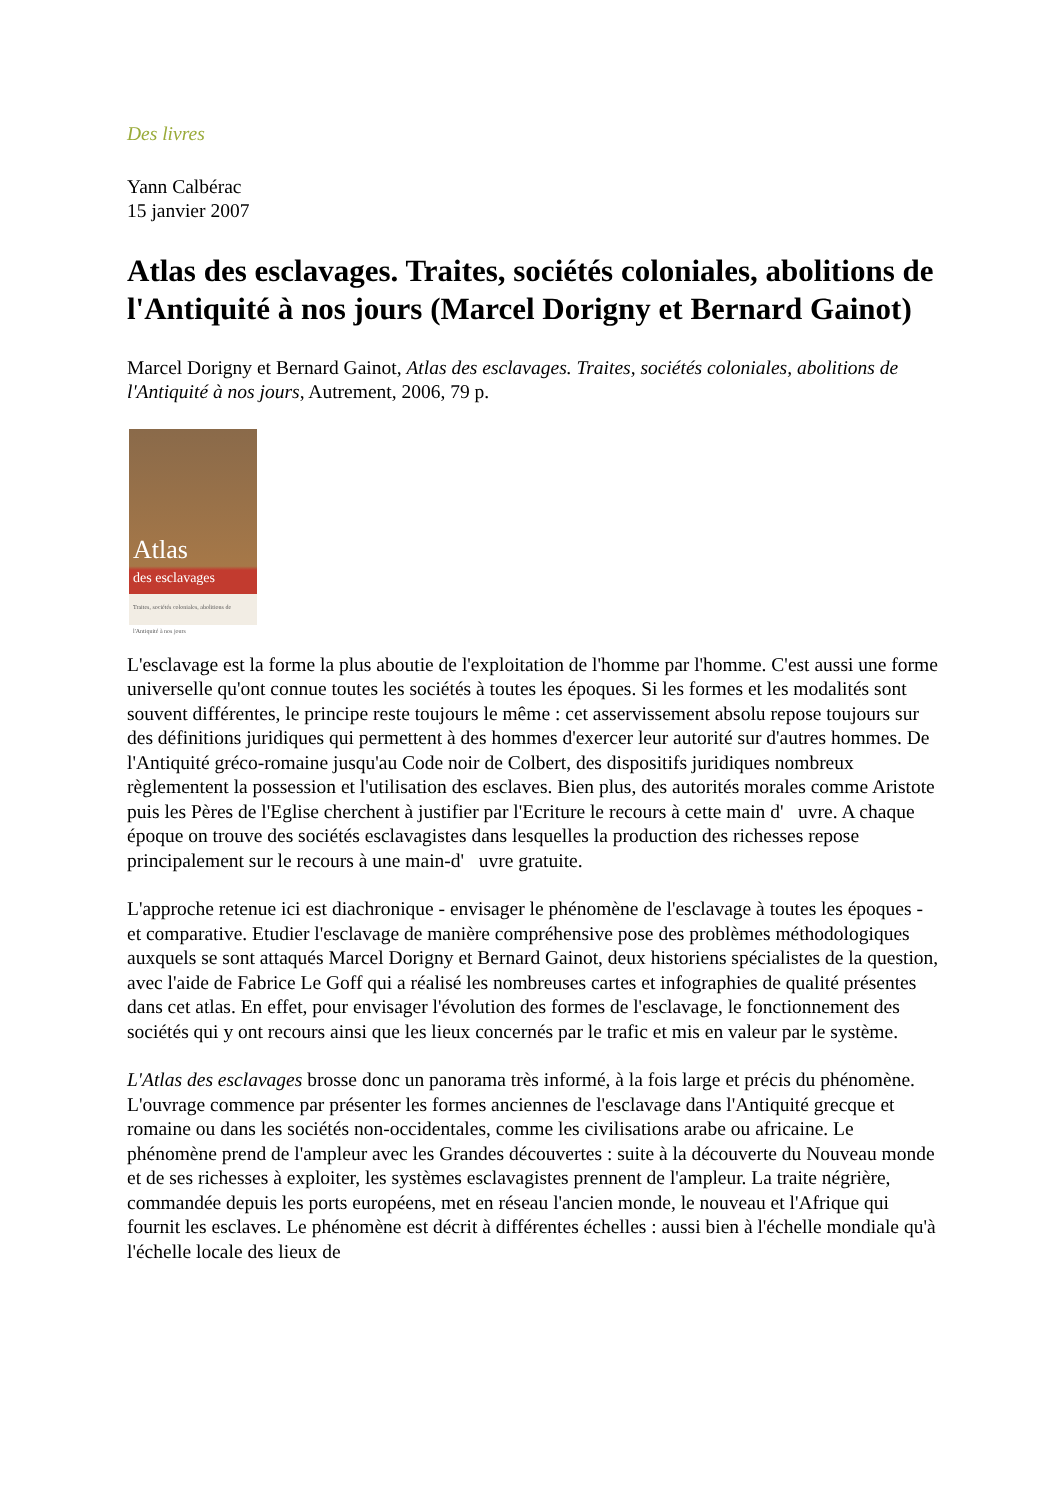Des livres
Yann Calbérac
15 janvier 2007
Atlas des esclavages. Traites, sociétés coloniales, abolitions de l'Antiquité à nos jours (Marcel Dorigny et Bernard Gainot)
Marcel Dorigny et Bernard Gainot, Atlas des esclavages. Traites, sociétés coloniales, abolitions de l'Antiquité à nos jours, Autrement, 2006, 79 p.
Atlas
des esclavages
Traites, sociétés coloniales, abolitions de l'Antiquité à nos jours
L'esclavage est la forme la plus aboutie de l'exploitation de l'homme par l'homme. C'est aussi une forme universelle qu'ont connue toutes les sociétés à toutes les époques. Si les formes et les modalités sont souvent différentes, le principe reste toujours le même : cet asservissement absolu repose toujours sur des définitions juridiques qui permettent à des hommes d'exercer leur autorité sur d'autres hommes. De l'Antiquité gréco-romaine jusqu'au Code noir de Colbert, des dispositifs juridiques nombreux règlementent la possession et l'utilisation des esclaves. Bien plus, des autorités morales comme Aristote puis les Pères de l'Eglise cherchent à justifier par l'Ecriture le recours à cette main d' uvre. A chaque époque on trouve des sociétés esclavagistes dans lesquelles la production des richesses repose principalement sur le recours à une main-d' uvre gratuite.
L'approche retenue ici est diachronique - envisager le phénomène de l'esclavage à toutes les époques - et comparative. Etudier l'esclavage de manière compréhensive pose des problèmes méthodologiques auxquels se sont attaqués Marcel Dorigny et Bernard Gainot, deux historiens spécialistes de la question, avec l'aide de Fabrice Le Goff qui a réalisé les nombreuses cartes et infographies de qualité présentes dans cet atlas. En effet, pour envisager l'évolution des formes de l'esclavage, le fonctionnement des sociétés qui y ont recours ainsi que les lieux concernés par le trafic et mis en valeur par le système.
L'Atlas des esclavages brosse donc un panorama très informé, à la fois large et précis du phénomène. L'ouvrage commence par présenter les formes anciennes de l'esclavage dans l'Antiquité grecque et romaine ou dans les sociétés non-occidentales, comme les civilisations arabe ou africaine. Le phénomène prend de l'ampleur avec les Grandes découvertes : suite à la découverte du Nouveau monde et de ses richesses à exploiter, les systèmes esclavagistes prennent de l'ampleur. La traite négrière, commandée depuis les ports européens, met en réseau l'ancien monde, le nouveau et l'Afrique qui fournit les esclaves. Le phénomène est décrit à différentes échelles : aussi bien à l'échelle mondiale qu'à l'échelle locale des lieux de